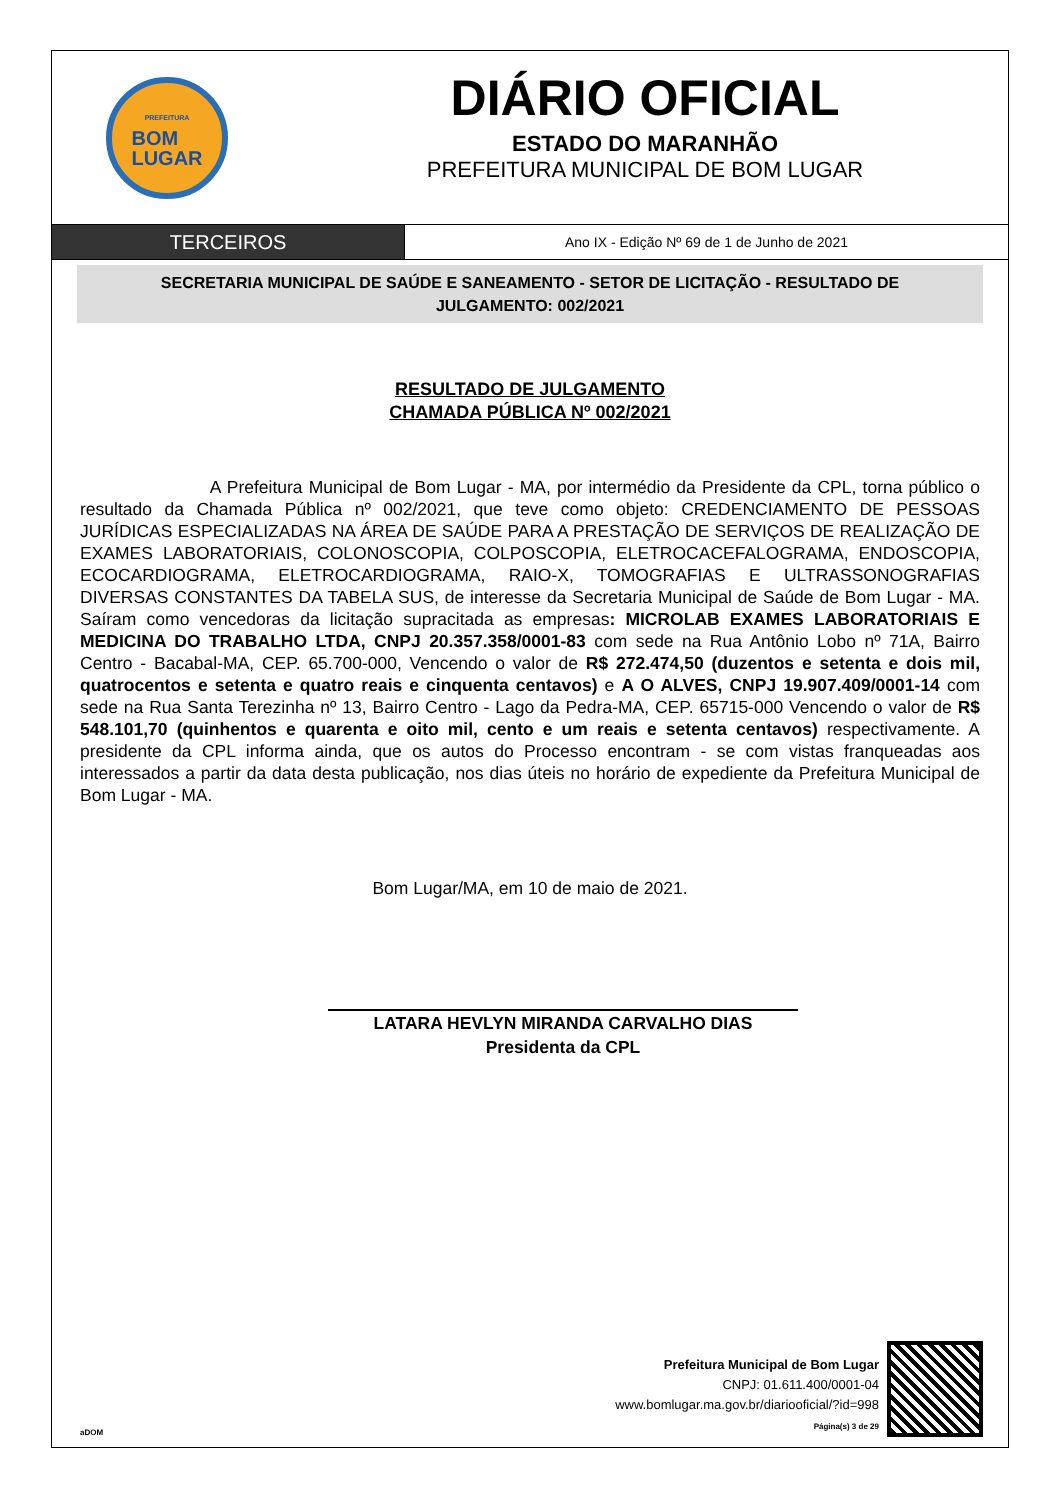PREFEITURA
BOM
LUGAR
DIÁRIO OFICIAL
ESTADO DO MARANHÃO
PREFEITURA MUNICIPAL DE BOM LUGAR
TERCEIROS
Ano IX - Edição Nº 69 de 1 de Junho de 2021
SECRETARIA MUNICIPAL DE SAÚDE E SANEAMENTO - SETOR DE LICITAÇÃO - RESULTADO DE JULGAMENTO: 002/2021
RESULTADO DE JULGAMENTO
CHAMADA PÚBLICA Nº 002/2021
A Prefeitura Municipal de Bom Lugar - MA, por intermédio da Presidente da CPL, torna público o resultado da Chamada Pública nº 002/2021, que teve como objeto: CREDENCIAMENTO DE PESSOAS JURÍDICAS ESPECIALIZADAS NA ÁREA DE SAÚDE PARA A PRESTAÇÃO DE SERVIÇOS DE REALIZAÇÃO DE EXAMES LABORATORIAIS, COLONOSCOPIA, COLPOSCOPIA, ELETROCACEFALOGRAMA, ENDOSCOPIA, ECOCARDIOGRAMA, ELETROCARDIOGRAMA, RAIO-X, TOMOGRAFIAS E ULTRASSONOGRAFIAS DIVERSAS CONSTANTES DA TABELA SUS, de interesse da Secretaria Municipal de Saúde de Bom Lugar - MA. Saíram como vencedoras da licitação supracitada as empresas: MICROLAB EXAMES LABORATORIAIS E MEDICINA DO TRABALHO LTDA, CNPJ 20.357.358/0001-83 com sede na Rua Antônio Lobo nº 71A, Bairro Centro - Bacabal-MA, CEP. 65.700-000, Vencendo o valor de R$ 272.474,50 (duzentos e setenta e dois mil, quatrocentos e setenta e quatro reais e cinquenta centavos) e A O ALVES, CNPJ 19.907.409/0001-14 com sede na Rua Santa Terezinha nº 13, Bairro Centro - Lago da Pedra-MA, CEP. 65715-000 Vencendo o valor de R$ 548.101,70 (quinhentos e quarenta e oito mil, cento e um reais e setenta centavos) respectivamente. A presidente da CPL informa ainda, que os autos do Processo encontram - se com vistas franqueadas aos interessados a partir da data desta publicação, nos dias úteis no horário de expediente da Prefeitura Municipal de Bom Lugar - MA.
Bom Lugar/MA, em 10 de maio de 2021.
LATARA HEVLYN MIRANDA CARVALHO DIAS
Presidenta da CPL
aDOM
Prefeitura Municipal de Bom Lugar
CNPJ: 01.611.400/0001-04
www.bomlugar.ma.gov.br/diariooficial/?id=998
Página(s) 3 de 29